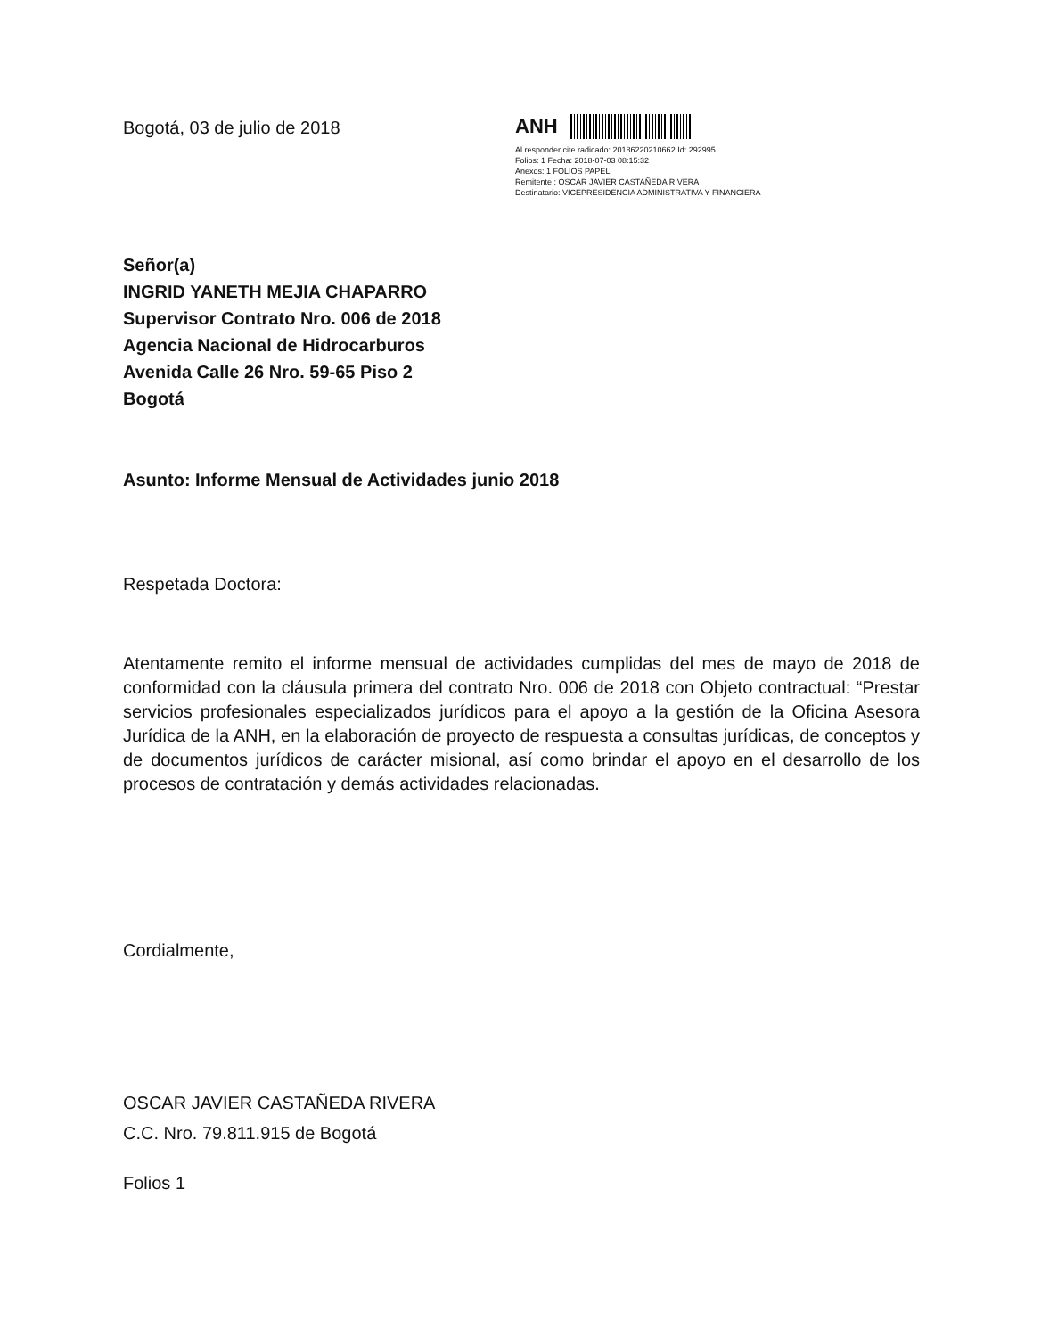Bogotá, 03 de julio de 2018
ANH
Al responder cite radicado: 20186220210662 Id: 292995
Folios: 1 Fecha: 2018-07-03 08:15:32
Anexos: 1 FOLIOS PAPEL
Remitente : OSCAR JAVIER CASTAÑEDA RIVERA
Destinatario: VICEPRESIDENCIA ADMINISTRATIVA Y FINANCIERA
Señor(a)
INGRID YANETH MEJIA CHAPARRO
Supervisor Contrato Nro. 006 de 2018
Agencia Nacional de Hidrocarburos
Avenida Calle 26 Nro. 59-65 Piso 2
Bogotá
Asunto: Informe Mensual de Actividades junio 2018
Respetada Doctora:
Atentamente remito el informe mensual de actividades cumplidas del mes de mayo de 2018 de conformidad con la cláusula primera del contrato Nro. 006 de 2018 con Objeto contractual: “Prestar servicios profesionales especializados jurídicos para el apoyo a la gestión de la Oficina Asesora Jurídica de la ANH, en la elaboración de proyecto de respuesta a consultas jurídicas, de conceptos y de documentos jurídicos de carácter misional, así como brindar el apoyo en el desarrollo de los procesos de contratación y demás actividades relacionadas.
Cordialmente,
OSCAR JAVIER CASTAÑEDA RIVERA
C.C. Nro. 79.811.915 de Bogotá
Folios 1